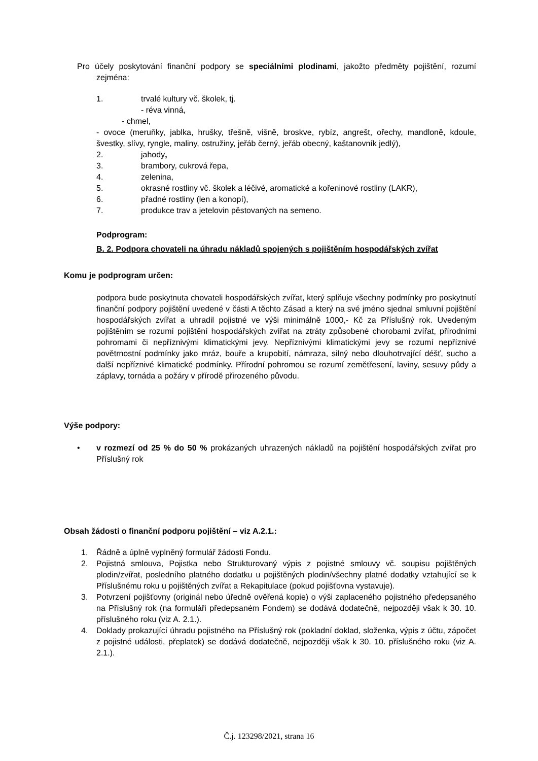Pro účely poskytování finanční podpory se speciálními plodinami, jakožto předměty pojištění, rozumí zejména:
1. trvalé kultury vč. školek, tj.
- réva vinná,
- chmel,
- ovoce (meruňky, jablka, hrušky, třešně, višně, broskve, rybíz, angrešt, ořechy, mandloně, kdoule, švestky, slívy, ryngle, maliny, ostružiny, jeřáb černý, jeřáb obecný, kaštanovník jedlý),
2. jahody,
3. brambory, cukrová řepa,
4. zelenina,
5. okrasné rostliny vč. školek a léčivé, aromatické a kořeninové rostliny (LAKR),
6. přadné rostliny (len a konopí),
7. produkce trav a jetelovin pěstovaných na semeno.
Podprogram:
B. 2. Podpora chovateli na úhradu nákladů spojených s pojištěním hospodářských zvířat
Komu je podprogram určen:
podpora bude poskytnuta chovateli hospodářských zvířat, který splňuje všechny podmínky pro poskytnutí finanční podpory pojištění uvedené v části A těchto Zásad a který na své jméno sjednal smluvní pojištění hospodářských zvířat a uhradil pojistné ve výši minimálně 1000,- Kč za Příslušný rok. Uvedeným pojištěním se rozumí pojištění hospodářských zvířat na ztráty způsobené chorobami zvířat, přírodními pohromami či nepříznivými klimatickými jevy. Nepříznivými klimatickými jevy se rozumí nepříznivé povětrnostní podmínky jako mráz, bouře a krupobití, námraza, silný nebo dlouhotrvající déšť, sucho a další nepříznivé klimatické podmínky. Přírodní pohromou se rozumí zemětřesení, laviny, sesuvy půdy a záplavy, tornáda a požáry v přírodě přirozeného původu.
Výše podpory:
• v rozmezí od 25 % do 50 % prokázaných uhrazených nákladů na pojištění hospodářských zvířat pro Příslušný rok
Obsah žádosti o finanční podporu pojištění – viz A.2.1.:
1. Řádně a úplně vyplněný formulář žádosti Fondu.
2. Pojistná smlouva, Pojistka nebo Strukturovaný výpis z pojistné smlouvy vč. soupisu pojištěných plodin/zvířat, posledního platného dodatku u pojištěných plodin/všechny platné dodatky vztahující se k Příslušnému roku u pojištěných zvířat a Rekapitulace (pokud pojišťovna vystavuje).
3. Potvrzení pojišťovny (originál nebo úředně ověřená kopie) o výši zaplaceného pojistného předepsaného na Příslušný rok (na formuláři předepsaném Fondem) se dodává dodatečně, nejpozději však k 30. 10. příslušného roku (viz A. 2.1.).
4. Doklady prokazující úhradu pojistného na Příslušný rok (pokladní doklad, složenka, výpis z účtu, zápočet z pojistné události, přeplatek) se dodává dodatečně, nejpozději však k 30. 10. příslušného roku (viz A. 2.1.).
Č.j. 123298/2021, strana 16